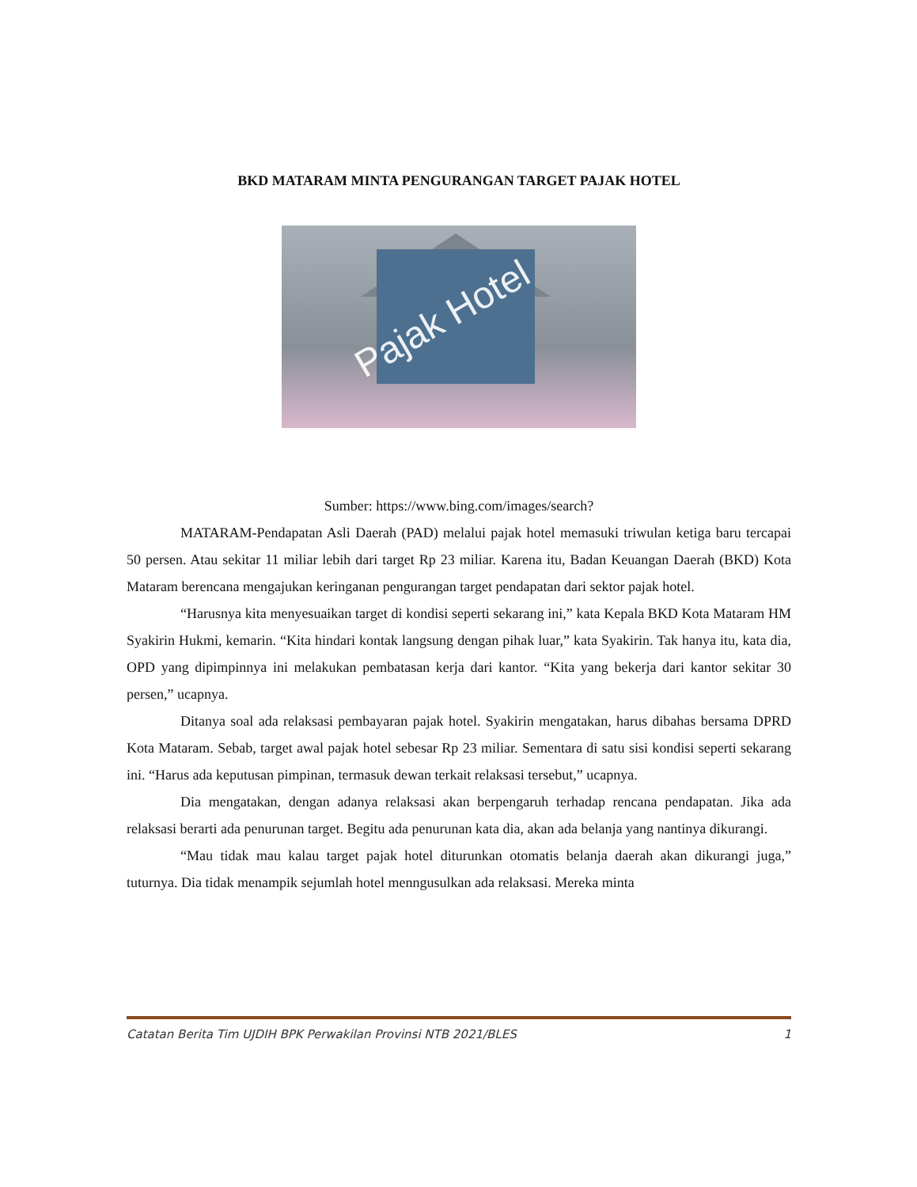BKD MATARAM MINTA PENGURANGAN TARGET PAJAK HOTEL
Pajak Hotel
Sumber: https://www.bing.com/images/search?
MATARAM-Pendapatan Asli Daerah (PAD) melalui pajak hotel memasuki triwulan ketiga baru tercapai 50 persen. Atau sekitar 11 miliar lebih dari target Rp 23 miliar. Karena itu, Badan Keuangan Daerah (BKD) Kota Mataram berencana mengajukan keringanan pengurangan target pendapatan dari sektor pajak hotel.
“Harusnya kita menyesuaikan target di kondisi seperti sekarang ini,” kata Kepala BKD Kota Mataram HM Syakirin Hukmi, kemarin. “Kita hindari kontak langsung dengan pihak luar,” kata Syakirin. Tak hanya itu, kata dia, OPD yang dipimpinnya ini melakukan pembatasan kerja dari kantor. “Kita yang bekerja dari kantor sekitar 30 persen,” ucapnya.
Ditanya soal ada relaksasi pembayaran pajak hotel. Syakirin mengatakan, harus dibahas bersama DPRD Kota Mataram. Sebab, target awal pajak hotel sebesar Rp 23 miliar. Sementara di satu sisi kondisi seperti sekarang ini. “Harus ada keputusan pimpinan, termasuk dewan terkait relaksasi tersebut,” ucapnya.
Dia mengatakan, dengan adanya relaksasi akan berpengaruh terhadap rencana pendapatan. Jika ada relaksasi berarti ada penurunan target. Begitu ada penurunan kata dia, akan ada belanja yang nantinya dikurangi.
“Mau tidak mau kalau target pajak hotel diturunkan otomatis belanja daerah akan dikurangi juga,” tuturnya. Dia tidak menampik sejumlah hotel menngusulkan ada relaksasi. Mereka minta
Catatan Berita Tim UJDIH BPK Perwakilan Provinsi NTB 2021/BLES 1